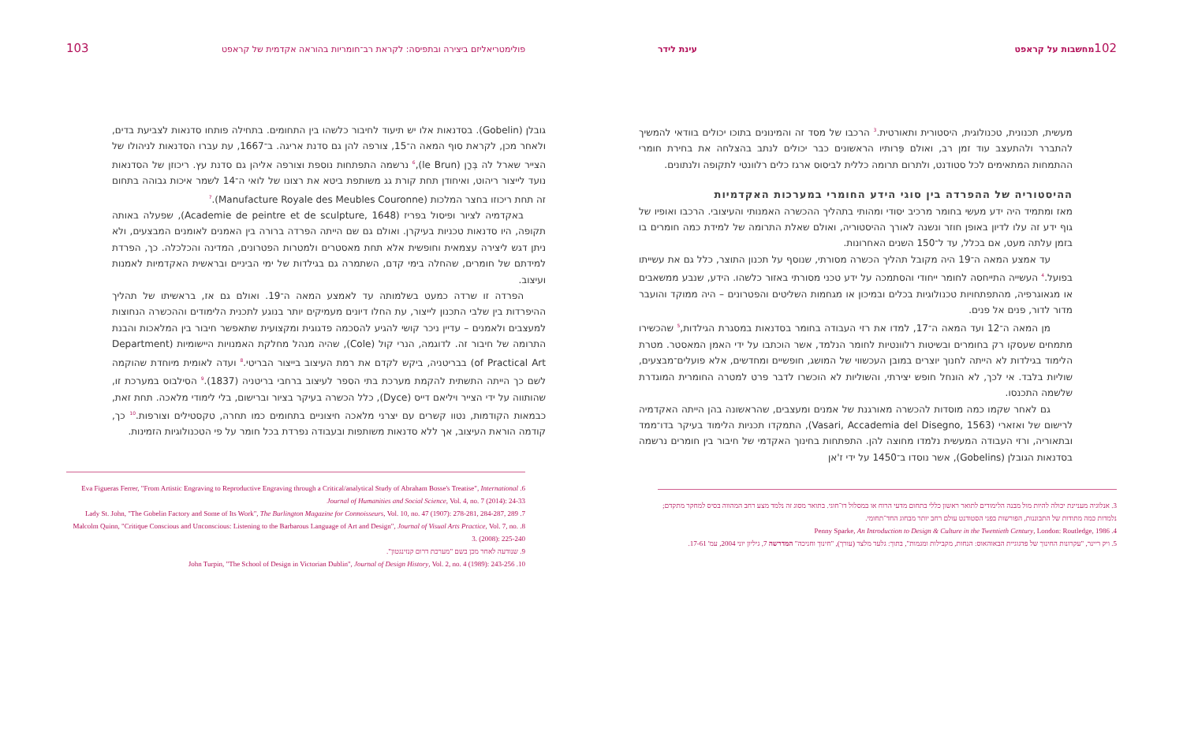102 מחשבות על קראפט עינת לידר
מעשית, תכנונית, טכנולוגית, היסטורית ותאורטית.<sup>3</sup> הרכבו של מסד זה והמינונים בתוכו יכולים בוודאי להמשיך להתברר ולהתעצב עוד זמן רב, ואולם פֵּרותיו הראשונים כבר יכולים לנתב בהצלחה את בחירת חומרי ההתמחות המתאימים לכל סטודנט, ולתרום תרומה כללית לביסוס ארגז כלים רלוונטי לתקופה ולנתונים.
ההיסטוריה של ההפרדה בין סוגי הידע החומרי במערכות האקדמיות
מאז ומתמיד היה ידע מעשי בחומר מרכיב יסודי ומהותי בתהליך ההכשרה האמנותי והעיצובי. הרכבו ואופיו של גוף ידע זה עלו לדיון באופן חוזר ונשנה לאורך ההיסטוריה, ואולם שאלת התרומה של למידת כמה חומרים בו בזמן עלתה מעט, אם בכלל, עד ל־150 השנים האחרונות.
עד אמצע המאה ה־19 היה מקובל תהליך הכשרה מסורתי, שנוסף על תכנון התוצר, כלל גם את עשייתו בפועל.<sup>4</sup> העשייה התייחסה לחומר ייחודי והסתמכה על ידע טכני מסורתי באזור כלשהו. הידע, שנבע ממשאבים או מגאוגרפיה, מהתפתחויות טכנולוגיות בכלים ובמיכון או מגחמות השליטים והפטרונים – היה ממוקד והועבר מדור לדור, פנים אל פנים.
מן המאה ה־12 ועד המאה ה־17, למדו את רזי העבודה בחומר בסדנאות במסגרת הגילדות,<sup>5</sup> שהכשירו מתמחים שעסקו רק בחומרים ובשיטות רלוונטיות לחומר הנלמד, אשר הוכתבו על ידי האמן המאסטר. מטרת הלימוד בגילדות לא הייתה לחנוך יוצרים במובן העכשווי של המושג, חופשיים ומחדשים, אלא פועלים־מבצעים, שוליות בלבד. אי לכך, לא הונחל חופש יצירתי, והשוליות לא הוכשרו לדבר פרט למטרה החומרית המוגדרת שלשמה התכנסו.
גם לאחר שקמו כמה מוסדות להכשרה מאורגנת של אמנים ומעצבים, שהראשונה בהן הייתה האקדמיה לרישום של ואזארי (Vasari, Accademia del Disegno, 1563), התמקדו תכניות הלימוד בעיקר בדו־ממד ובתאוריה, ורזי העבודה המעשית נלמדו מחוצה להן. התפתחות בחינוך האקדמי של חיבור בין חומרים נרשמה בסדנאות הגובלן (Gobelins), אשר נוסדו ב־1450 על ידי ז'אן
3. אנלוגיה מעניינת יכולה להיות מול מבנה הלימודים לתואר ראשון כללי בתחום מדעי הרוח או במסלול דו־חוגי. בתואר מסוג זה נלמד מצע רחב המהווה בסיס למחקר מתקדם; נלמדות כמה מתודות של התבוננות, הפורשות בפני הסטודנט עולם רחב יותר מבחוג החד־תחומי.
4. Penny Sparke, An Introduction to Design & Culture in the Twentieth Century, London: Routledge, 1986
5. ויק ריינר, "עקרונות החינוך של פדגוגיית הבאוהאוס: הנחות, מקבילות ומגמות", בתוך: גלעד מלצר (עורך), "חינוך וחניכה" המדרשה 7, גיליון יוני 2004, עמ' 17-61.
פולימטריאליזם ביצירה ובתפיסה: לקראת רב־חומריות בהוראה אקדמית של קראפט 103
גובלן (Gobelin). בסדנאות אלו יש תיעוד לחיבור כלשהו בין התחומים. בתחילה פותחו סדנאות לצביעת בדים, ולאחר מכן, לקראת סוף המאה ה־15, צורפה להן גם סדנת אריגה. ב־1667, עת עברו הסדנאות לניהולו של הצייר שארל לה בְּרָן (le Brun),<sup>6</sup> נרשמה התפתחות נוספת וצורפה אליהן גם סדנת עץ. ריכוזן של הסדנאות נועד לייצור ריהוט, ואיחודן תחת קורת גג משותפת ביטא את רצונו של לואי ה־14 לשמר איכות גבוהה בתחום זה תחת ריכוזו בחצר המלכות (Manufacture Royale des Meubles Couronne).<sup>7</sup>
באקדמיה לציור ופיסול בפריז (Academie de peintre et de sculpture, 1648), שפעלה באותה תקופה, היו סדנאות טכניות בעיקרן. ואולם גם שם הייתה הפרדה ברורה בין האמנים לאומנים המבצעים, ולא ניתן דגש ליצירה עצמאית וחופשית אלא תחת מאסטרים ולמטרות הפטרונים, המדינה והכלכלה. כך, הפרדת למידתם של חומרים, שהחלה בימי קדם, השתמרה גם בגילדות של ימי הביניים ובראשית האקדמיות לאמנות ועיצוב.
הפרדה זו שרדה כמעט בשלמותה עד לאמצע המאה ה־19. ואולם גם אז, בראשיתו של תהליך ההיפרדות בין שלבי התכנון לייצור, עת החלו דיונים מעמיקים יותר בנוגע לתכנית הלימודים וההכשרה הנחוצות למעצבים ולאמנים – עדיין ניכר קושי להגיע להסכמה פדגוגית ומקצועית שתאפשר חיבור בין המלאכות והבנת התרומה של חיבור זה. לדוגמה, הנרי קול (Cole), שהיה מנהל מחלקת האמנויות היישומיות (Department of Practical Art) בבריטניה, ביקש לקדם את רמת העיצוב בייצור הבריטי.<sup>8</sup> ועדה לאומית מיוחדת שהוקמה לשם כך הייתה התשתית להקמת מערכת בתי הספר לעיצוב ברחבי בריטניה (1837).<sup>9</sup> הסילבוס במערכת זו, שהותווה על ידי הצייר ויליאם דייס (Dyce), כלל הכשרה בעיקר בציור וברישום, בלי לימודי מלאכה. תחת זאת, כבמאות הקודמות, נטוו קשרים עם יצרני מלאכה חיצוניים בתחומים כמו תחרה, טקסטילים וצורפות.<sup>10</sup> כך, קודמה הוראת העיצוב, אך ללא סדנאות משותפות ובעבודה נפרדת בכל חומר על פי הטכנולוגיות הזמינות.
6. Eva Figueras Ferrer, "From Artistic Engraving to Reproductive Engraving through a Critical/analytical Study of Abraham Bosse's Treatise", International Journal of Humanities and Social Science, Vol. 4, no. 7 (2014): 24-33
7. Lady St. John, "The Gobelin Factory and Some of Its Work", The Burlington Magazine for Connoisseurs, Vol. 10, no. 47 (1907): 278-281, 284-287, 289
8. Malcolm Quinn, "Critique Conscious and Unconscious: Listening to the Barbarous Language of Art and Design", Journal of Visual Arts Practice, Vol. 7, no. 3. (2008): 225-240
9. שנודעה לאחר מכן בשם "מערכת דרום קנזינגטון".
10. John Turpin, "The School of Design in Victorian Dublin", Journal of Design History, Vol. 2, no. 4 (1989): 243-256